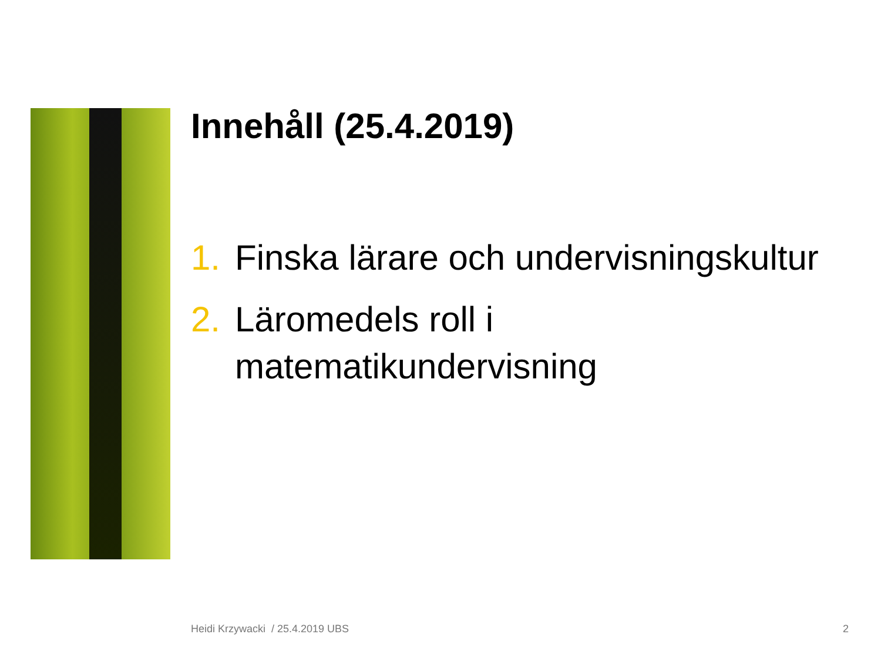Innehåll (25.4.2019)
1. Finska lärare och undervisningskultur
2. Läromedels roll i matematikundervisning
Heidi Krzywacki / 25.4.2019 UBS 2